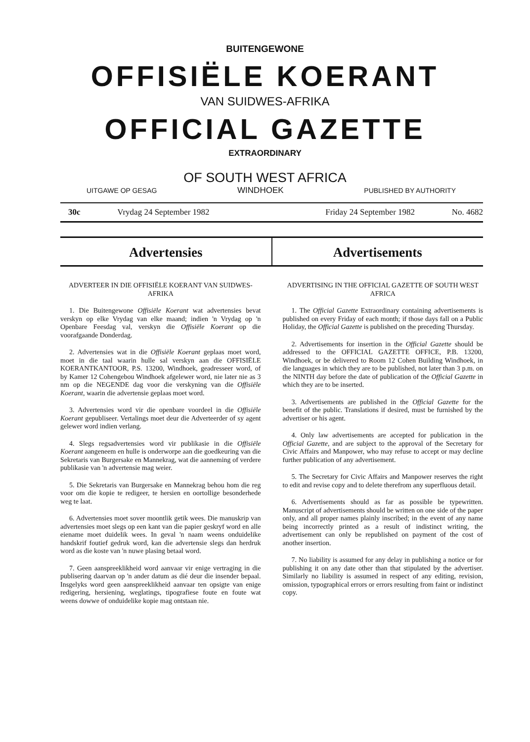BUITENGEWONE
OFFISIËLE KOERANT
VAN SUIDWES-AFRIKA
OFFICIAL GAZETTE
EXTRAORDINARY
OF SOUTH WEST AFRICA
UITGAWE OP GESAG WINDHOEK PUBLISHED BY AUTHORITY
30c Vrydag 24 September 1982 Friday 24 September 1982 No. 4682
Advertensies Advertisements
ADVERTEER IN DIE OFFISIËLE KOERANT VAN SUIDWES-AFRIKA
1. Die Buitengewone Offisiële Koerant wat advertensies bevat verskyn op elke Vrydag van elke maand; indien 'n Vrydag op 'n Openbare Feesdag val, verskyn die Offisiële Koerant op die voorafgaande Donderdag.
2. Advertensies wat in die Offisiële Koerant geplaas moet word, moet in die taal waarin hulle sal verskyn aan die OFFISIËLE KOERANTKANTOOR, P.S. 13200, Windhoek, geadresseer word, of by Kamer 12 Cohengebou Windhoek afgelewer word, nie later nie as 3 nm op die NEGENDE dag voor die verskyning van die Offisiële Koerant, waarin die advertensie geplaas moet word.
3. Advertensies word vir die openbare voordeel in die Offisiële Koerant gepubliseer. Vertalings moet deur die Adverteerder of sy agent gelewer word indien verlang.
4. Slegs regsadvertensies word vir publikasie in die Offisiële Koerant aangeneem en hulle is onderworpe aan die goedkeuring van die Sekretaris van Burgersake en Mannekrag, wat die aanneming of verdere publikasie van 'n advertensie mag weier.
5. Die Sekretaris van Burgersake en Mannekrag behou hom die reg voor om die kopie te redigeer, te hersien en oortollige besonderhede weg te laat.
6. Advertensies moet sover moontlik getik wees. Die manuskrip van advertensies moet slegs op een kant van die papier geskryf word en alle eiename moet duidelik wees. In geval 'n naam weens onduidelike handskrif foutief gedruk word, kan die advertensie slegs dan herdruk word as die koste van 'n nuwe plasing betaal word.
7. Geen aanspreeklikheid word aanvaar vir enige vertraging in die publisering daarvan op 'n ander datum as dié deur die insender bepaal. Insgelyks word geen aanspreeklikheid aanvaar ten opsigte van enige redigering, hersiening, weglatings, tipografiese foute en foute wat weens dowwe of onduidelike kopie mag ontstaan nie.
ADVERTISING IN THE OFFICIAL GAZETTE OF SOUTH WEST AFRICA
1. The Official Gazette Extraordinary containing advertisements is published on every Friday of each month; if those days fall on a Public Holiday, the Official Gazette is published on the preceding Thursday.
2. Advertisements for insertion in the Official Gazette should be addressed to the OFFICIAL GAZETTE OFFICE, P.B. 13200, Windhoek, or be delivered to Room 12 Cohen Building Windhoek, in die languages in which they are to be published, not later than 3 p.m. on the NINTH day before the date of publication of the Official Gazette in which they are to be inserted.
3. Advertisements are published in the Official Gazette for the benefit of the public. Translations if desired, must be furnished by the advertiser or his agent.
4. Only law advertisements are accepted for publication in the Official Gazette, and are subject to the approval of the Secretary for Civic Affairs and Manpower, who may refuse to accept or may decline further publication of any advertisement.
5. The Secretary for Civic Affairs and Manpower reserves the right to edit and revise copy and to delete therefrom any superfluous detail.
6. Advertisements should as far as possible be typewritten. Manuscript of advertisements should be written on one side of the paper only, and all proper names plainly inscribed; in the event of any name being incorrectly printed as a result of indistinct writing, the advertisement can only be republished on payment of the cost of another insertion.
7. No liability is assumed for any delay in publishing a notice or for publishing it on any date other than that stipulated by the advertiser. Similarly no liability is assumed in respect of any editing, revision, omission, typographical errors or errors resulting from faint or indistinct copy.